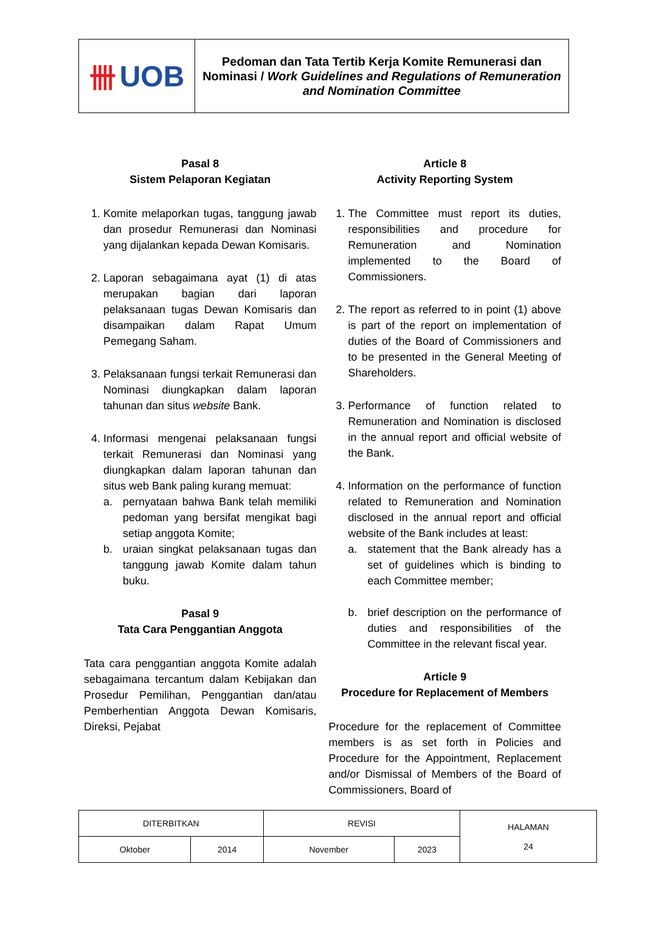卌 UOB
Pedoman dan Tata Tertib Kerja Komite Remunerasi dan Nominasi / Work Guidelines and Regulations of Remuneration and Nomination Committee
Pasal 8
Sistem Pelaporan Kegiatan
1. Komite melaporkan tugas, tanggung jawab dan prosedur Remunerasi dan Nominasi yang dijalankan kepada Dewan Komisaris.
2. Laporan sebagaimana ayat (1) di atas merupakan bagian dari laporan pelaksanaan tugas Dewan Komisaris dan disampaikan dalam Rapat Umum Pemegang Saham.
3. Pelaksanaan fungsi terkait Remunerasi dan Nominasi diungkapkan dalam laporan tahunan dan situs website Bank.
4. Informasi mengenai pelaksanaan fungsi terkait Remunerasi dan Nominasi yang diungkapkan dalam laporan tahunan dan situs web Bank paling kurang memuat:
a. pernyataan bahwa Bank telah memiliki pedoman yang bersifat mengikat bagi setiap anggota Komite;
b. uraian singkat pelaksanaan tugas dan tanggung jawab Komite dalam tahun buku.
Pasal 9
Tata Cara Penggantian Anggota
Tata cara penggantian anggota Komite adalah sebagaimana tercantum dalam Kebijakan dan Prosedur Pemilihan, Penggantian dan/atau Pemberhentian Anggota Dewan Komisaris, Direksi, Pejabat
Article 8
Activity Reporting System
1. The Committee must report its duties, responsibilities and procedure for Remuneration and Nomination implemented to the Board of Commissioners.
2. The report as referred to in point (1) above is part of the report on implementation of duties of the Board of Commissioners and to be presented in the General Meeting of Shareholders.
3. Performance of function related to Remuneration and Nomination is disclosed in the annual report and official website of the Bank.
4. Information on the performance of function related to Remuneration and Nomination disclosed in the annual report and official website of the Bank includes at least:
a. statement that the Bank already has a set of guidelines which is binding to each Committee member;
b. brief description on the performance of duties and responsibilities of the Committee in the relevant fiscal year.
Article 9
Procedure for Replacement of Members
Procedure for the replacement of Committee members is as set forth in Policies and Procedure for the Appointment, Replacement and/or Dismissal of Members of the Board of Commissioners, Board of
| DITERBITKAN | | REVISI | | HALAMAN 24 |
| Oktober | 2014 | November | 2023 | |